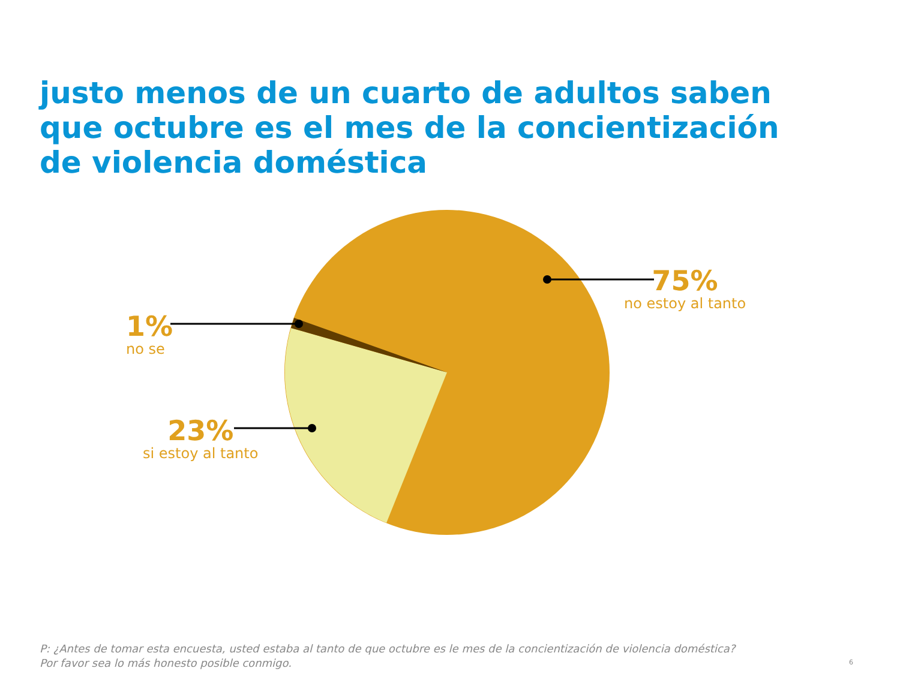justo menos de un cuarto de adultos saben que octubre es el mes de la concientización de violencia doméstica
75%
no estoy al tanto
1%
no se
23%
si estoy al tanto
P: ¿Antes de tomar esta encuesta, usted estaba al tanto de que octubre es le mes de la concientización de violencia doméstica?
Por favor sea lo más honesto posible conmigo.
6